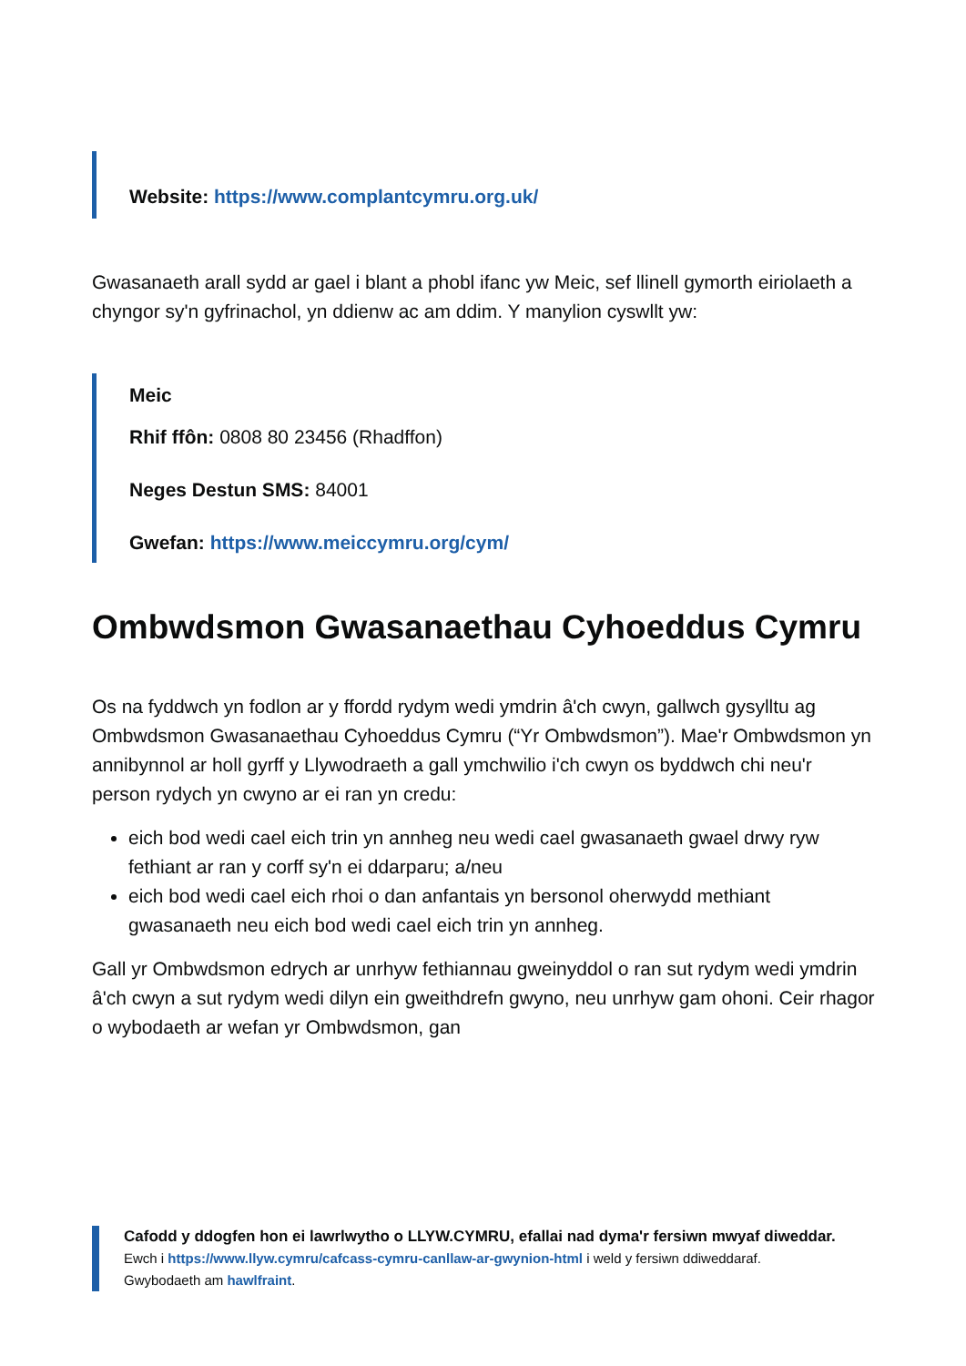Website: https://www.complantcymru.org.uk/
Gwasanaeth arall sydd ar gael i blant a phobl ifanc yw Meic, sef llinell gymorth eiriolaeth a chyngor sy'n gyfrinachol, yn ddienw ac am ddim. Y manylion cyswllt yw:
Meic
Rhif ffôn: 0808 80 23456 (Rhadffon)
Neges Destun SMS: 84001
Gwefan: https://www.meiccymru.org/cym/
Ombwdsmon Gwasanaethau Cyhoeddus Cymru
Os na fyddwch yn fodlon ar y ffordd rydym wedi ymdrin â'ch cwyn, gallwch gysylltu ag Ombwdsmon Gwasanaethau Cyhoeddus Cymru (“Yr Ombwdsmon”). Mae'r Ombwdsmon yn annibynnol ar holl gyrff y Llywodraeth a gall ymchwilio i'ch cwyn os byddwch chi neu'r person rydych yn cwyno ar ei ran yn credu:
eich bod wedi cael eich trin yn annheg neu wedi cael gwasanaeth gwael drwy ryw fethiant ar ran y corff sy'n ei ddarparu; a/neu
eich bod wedi cael eich rhoi o dan anfantais yn bersonol oherwydd methiant gwasanaeth neu eich bod wedi cael eich trin yn annheg.
Gall yr Ombwdsmon edrych ar unrhyw fethiannau gweinyddol o ran sut rydym wedi ymdrin â'ch cwyn a sut rydym wedi dilyn ein gweithdrefn gwyno, neu unrhyw gam ohoni. Ceir rhagor o wybodaeth ar wefan yr Ombwdsmon, gan
Cafodd y ddogfen hon ei lawrlwytho o LLYW.CYMRU, efallai nad dyma'r fersiwn mwyaf diweddar.
Ewch i https://www.llyw.cymru/cafcass-cymru-canllaw-ar-gwynion-html i weld y fersiwn ddiweddaraf.
Gwybodaeth am hawlfraint.